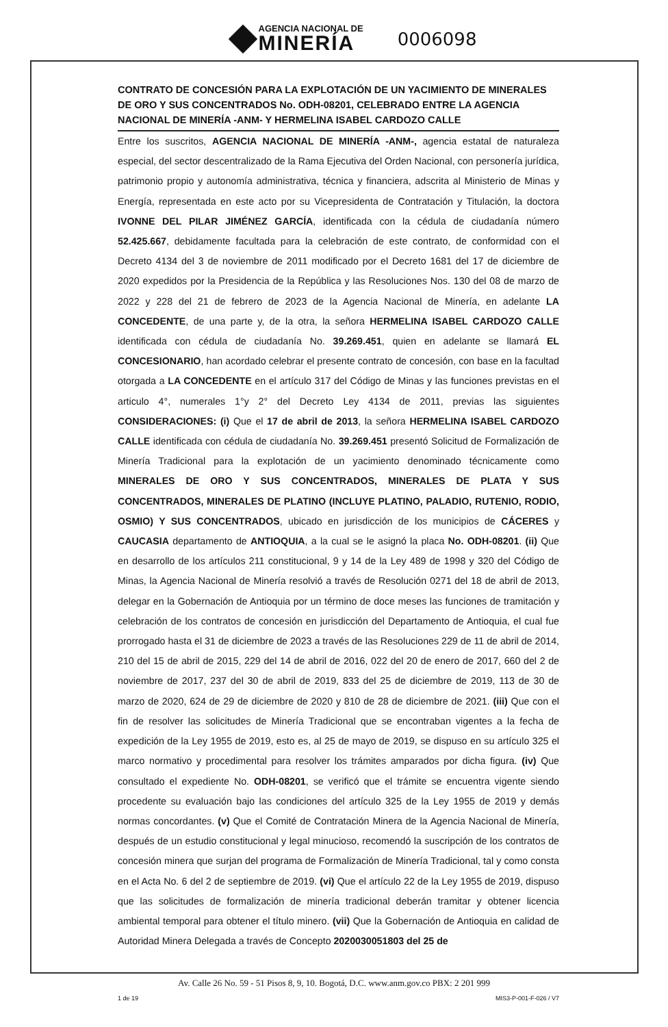AGENCIA NACIONAL DE
MINERÍA
0006098
CONTRATO DE CONCESIÓN PARA LA EXPLOTACIÓN DE UN YACIMIENTO DE MINERALES DE ORO Y SUS CONCENTRADOS No. ODH-08201, CELEBRADO ENTRE LA AGENCIA NACIONAL DE MINERÍA -ANM- Y HERMELINA ISABEL CARDOZO CALLE
Entre los suscritos, AGENCIA NACIONAL DE MINERÍA -ANM-, agencia estatal de naturaleza especial, del sector descentralizado de la Rama Ejecutiva del Orden Nacional, con personería jurídica, patrimonio propio y autonomía administrativa, técnica y financiera, adscrita al Ministerio de Minas y Energía, representada en este acto por su Vicepresidenta de Contratación y Titulación, la doctora IVONNE DEL PILAR JIMÉNEZ GARCÍA, identificada con la cédula de ciudadanía número 52.425.667, debidamente facultada para la celebración de este contrato, de conformidad con el Decreto 4134 del 3 de noviembre de 2011 modificado por el Decreto 1681 del 17 de diciembre de 2020 expedidos por la Presidencia de la República y las Resoluciones Nos. 130 del 08 de marzo de 2022 y 228 del 21 de febrero de 2023 de la Agencia Nacional de Minería, en adelante LA CONCEDENTE, de una parte y, de la otra, la señora HERMELINA ISABEL CARDOZO CALLE identificada con cédula de ciudadanía No. 39.269.451, quien en adelante se llamará EL CONCESIONARIO, han acordado celebrar el presente contrato de concesión, con base en la facultad otorgada a LA CONCEDENTE en el artículo 317 del Código de Minas y las funciones previstas en el articulo 4°, numerales 1°y 2° del Decreto Ley 4134 de 2011, previas las siguientes CONSIDERACIONES: (i) Que el 17 de abril de 2013, la señora HERMELINA ISABEL CARDOZO CALLE identificada con cédula de ciudadanía No. 39.269.451 presentó Solicitud de Formalización de Minería Tradicional para la explotación de un yacimiento denominado técnicamente como MINERALES DE ORO Y SUS CONCENTRADOS, MINERALES DE PLATA Y SUS CONCENTRADOS, MINERALES DE PLATINO (INCLUYE PLATINO, PALADIO, RUTENIO, RODIO, OSMIO) Y SUS CONCENTRADOS, ubicado en jurisdicción de los municipios de CÁCERES y CAUCASIA departamento de ANTIOQUIA, a la cual se le asignó la placa No. ODH-08201. (ii) Que en desarrollo de los artículos 211 constitucional, 9 y 14 de la Ley 489 de 1998 y 320 del Código de Minas, la Agencia Nacional de Minería resolvió a través de Resolución 0271 del 18 de abril de 2013, delegar en la Gobernación de Antioquia por un término de doce meses las funciones de tramitación y celebración de los contratos de concesión en jurisdicción del Departamento de Antioquia, el cual fue prorrogado hasta el 31 de diciembre de 2023 a través de las Resoluciones 229 de 11 de abril de 2014, 210 del 15 de abril de 2015, 229 del 14 de abril de 2016, 022 del 20 de enero de 2017, 660 del 2 de noviembre de 2017, 237 del 30 de abril de 2019, 833 del 25 de diciembre de 2019, 113 de 30 de marzo de 2020, 624 de 29 de diciembre de 2020 y 810 de 28 de diciembre de 2021. (iii) Que con el fin de resolver las solicitudes de Minería Tradicional que se encontraban vigentes a la fecha de expedición de la Ley 1955 de 2019, esto es, al 25 de mayo de 2019, se dispuso en su artículo 325 el marco normativo y procedimental para resolver los trámites amparados por dicha figura. (iv) Que consultado el expediente No. ODH-08201, se verificó que el trámite se encuentra vigente siendo procedente su evaluación bajo las condiciones del artículo 325 de la Ley 1955 de 2019 y demás normas concordantes. (v) Que el Comité de Contratación Minera de la Agencia Nacional de Minería, después de un estudio constitucional y legal minucioso, recomendó la suscripción de los contratos de concesión minera que surjan del programa de Formalización de Minería Tradicional, tal y como consta en el Acta No. 6 del 2 de septiembre de 2019. (vi) Que el artículo 22 de la Ley 1955 de 2019, dispuso que las solicitudes de formalización de minería tradicional deberán tramitar y obtener licencia ambiental temporal para obtener el título minero. (vii) Que la Gobernación de Antioquia en calidad de Autoridad Minera Delegada a través de Concepto 2020030051803 del 25 de
1 de 19 MIS3-P-001-F-026 / V7
Av. Calle 26 No. 59 - 51 Pisos 8, 9, 10. Bogotá, D.C. www.anm.gov.co PBX: 2 201 999